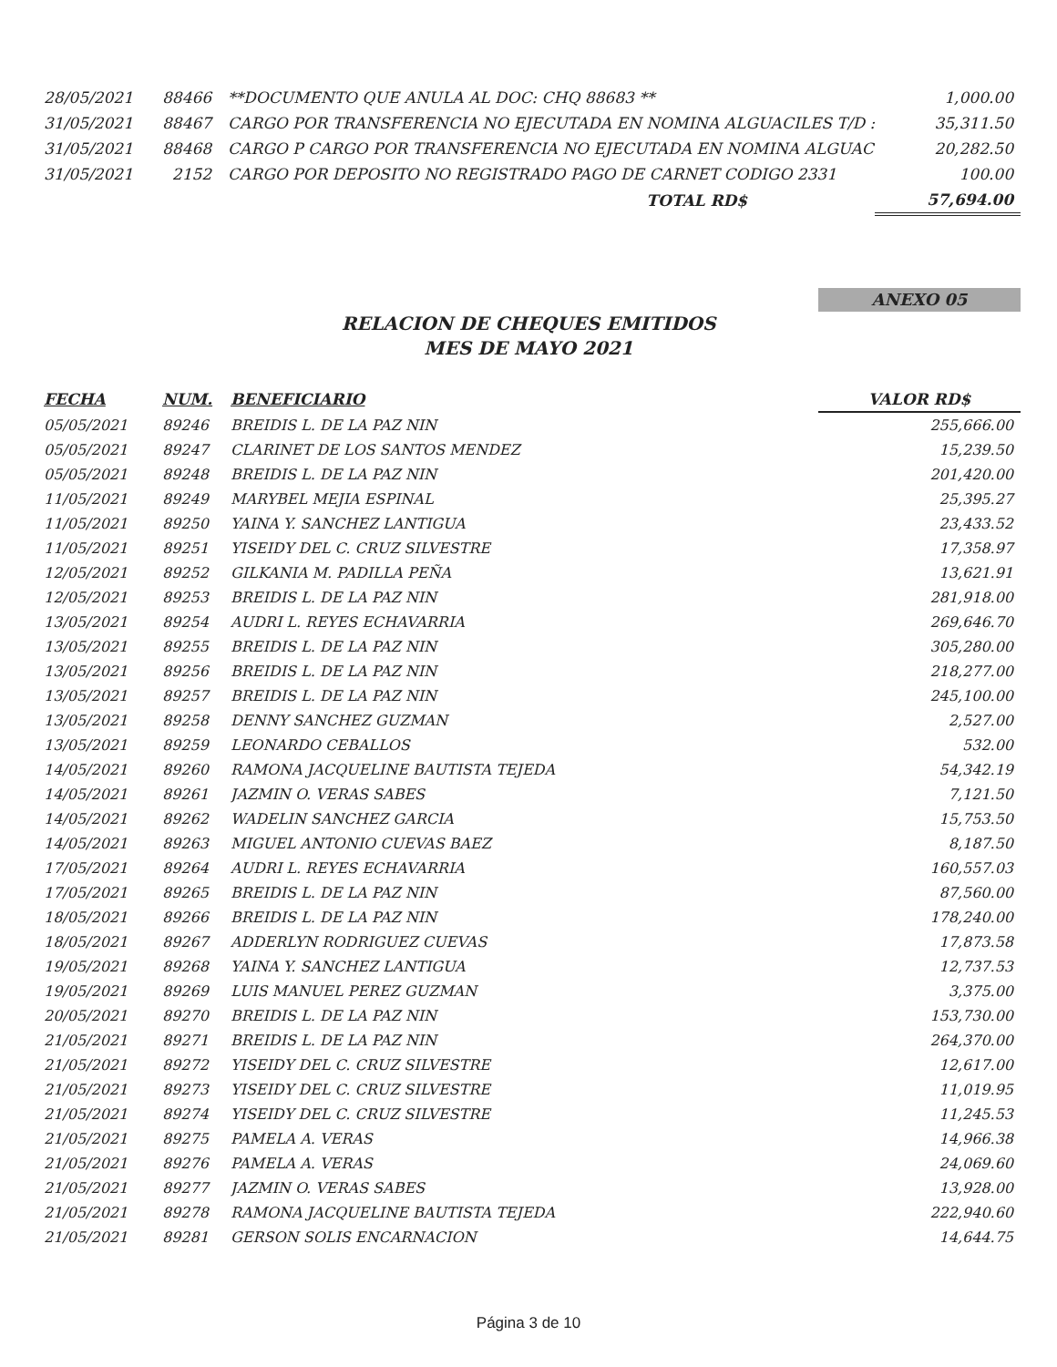| 28/05/2021 | 88466 | **DOCUMENTO QUE ANULA AL DOC: CHQ 88683 ** | 1,000.00 |
| 31/05/2021 | 88467 | CARGO POR TRANSFERENCIA NO EJECUTADA EN NOMINA ALGUACILES T/D : | 35,311.50 |
| 31/05/2021 | 88468 | CARGO P CARGO POR TRANSFERENCIA NO EJECUTADA EN NOMINA ALGUAC | 20,282.50 |
| 31/05/2021 | 2152 | CARGO POR DEPOSITO NO REGISTRADO PAGO DE CARNET CODIGO 2331 | 100.00 |
| | | TOTAL RD$ | 57,694.00 |
ANEXO 05
RELACION DE CHEQUES EMITIDOS
MES DE MAYO 2021
| FECHA | NUM. | BENEFICIARIO | VALOR RD$ |
| --- | --- | --- | --- |
| 05/05/2021 | 89246 | BREIDIS L. DE LA PAZ NIN | 255,666.00 |
| 05/05/2021 | 89247 | CLARINET DE LOS SANTOS MENDEZ | 15,239.50 |
| 05/05/2021 | 89248 | BREIDIS L. DE LA PAZ NIN | 201,420.00 |
| 11/05/2021 | 89249 | MARYBEL MEJIA ESPINAL | 25,395.27 |
| 11/05/2021 | 89250 | YAINA Y. SANCHEZ LANTIGUA | 23,433.52 |
| 11/05/2021 | 89251 | YISEIDY DEL C. CRUZ SILVESTRE | 17,358.97 |
| 12/05/2021 | 89252 | GILKANIA M. PADILLA PEÑA | 13,621.91 |
| 12/05/2021 | 89253 | BREIDIS L. DE LA PAZ NIN | 281,918.00 |
| 13/05/2021 | 89254 | AUDRI L. REYES ECHAVARRIA | 269,646.70 |
| 13/05/2021 | 89255 | BREIDIS L. DE LA PAZ NIN | 305,280.00 |
| 13/05/2021 | 89256 | BREIDIS L. DE LA PAZ NIN | 218,277.00 |
| 13/05/2021 | 89257 | BREIDIS L. DE LA PAZ NIN | 245,100.00 |
| 13/05/2021 | 89258 | DENNY SANCHEZ GUZMAN | 2,527.00 |
| 13/05/2021 | 89259 | LEONARDO CEBALLOS | 532.00 |
| 14/05/2021 | 89260 | RAMONA JACQUELINE BAUTISTA TEJEDA | 54,342.19 |
| 14/05/2021 | 89261 | JAZMIN O. VERAS SABES | 7,121.50 |
| 14/05/2021 | 89262 | WADELIN SANCHEZ GARCIA | 15,753.50 |
| 14/05/2021 | 89263 | MIGUEL ANTONIO CUEVAS BAEZ | 8,187.50 |
| 17/05/2021 | 89264 | AUDRI L. REYES ECHAVARRIA | 160,557.03 |
| 17/05/2021 | 89265 | BREIDIS L. DE LA PAZ NIN | 87,560.00 |
| 18/05/2021 | 89266 | BREIDIS L. DE LA PAZ NIN | 178,240.00 |
| 18/05/2021 | 89267 | ADDERLYN RODRIGUEZ CUEVAS | 17,873.58 |
| 19/05/2021 | 89268 | YAINA Y. SANCHEZ LANTIGUA | 12,737.53 |
| 19/05/2021 | 89269 | LUIS MANUEL PEREZ GUZMAN | 3,375.00 |
| 20/05/2021 | 89270 | BREIDIS L. DE LA PAZ NIN | 153,730.00 |
| 21/05/2021 | 89271 | BREIDIS L. DE LA PAZ NIN | 264,370.00 |
| 21/05/2021 | 89272 | YISEIDY DEL C. CRUZ SILVESTRE | 12,617.00 |
| 21/05/2021 | 89273 | YISEIDY DEL C. CRUZ SILVESTRE | 11,019.95 |
| 21/05/2021 | 89274 | YISEIDY DEL C. CRUZ SILVESTRE | 11,245.53 |
| 21/05/2021 | 89275 | PAMELA A. VERAS | 14,966.38 |
| 21/05/2021 | 89276 | PAMELA A. VERAS | 24,069.60 |
| 21/05/2021 | 89277 | JAZMIN O. VERAS SABES | 13,928.00 |
| 21/05/2021 | 89278 | RAMONA JACQUELINE BAUTISTA TEJEDA | 222,940.60 |
| 21/05/2021 | 89281 | GERSON SOLIS ENCARNACION | 14,644.75 |
Página 3 de 10